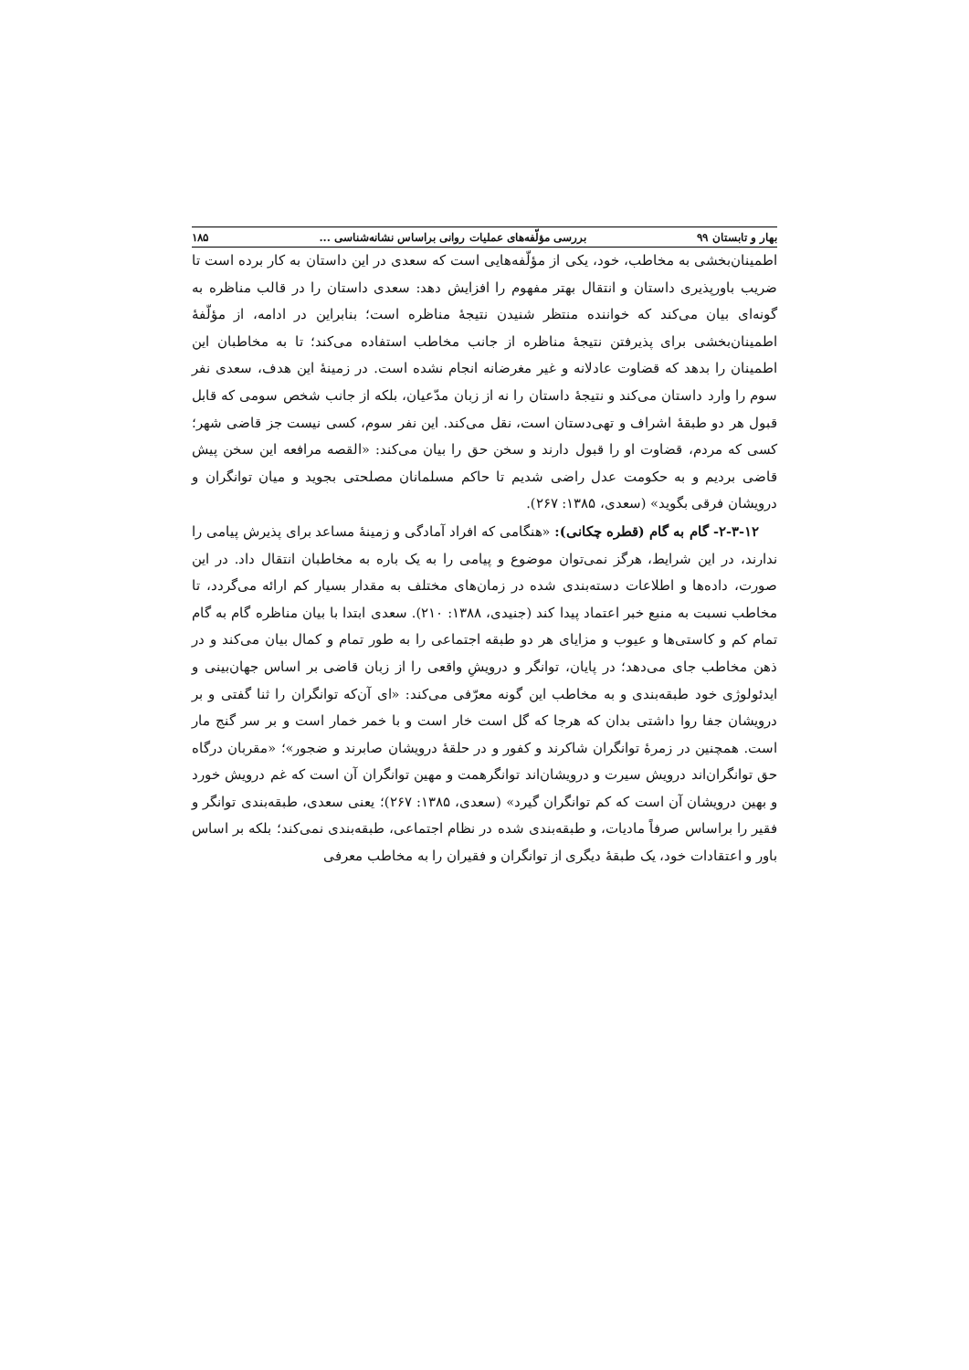بهار و تابستان ۹۹ بررسی مؤلّفه‌های عملیات روانی براساس نشانه‌شناسی ... ۱۸۵
اطمینان‌بخشی به مخاطب، خود، یکی از مؤلّفه‌هایی است که سعدی در این داستان به کار برده است تا ضریب باورپذیری داستان و انتقال بهتر مفهوم را افزایش دهد: سعدی داستان را در قالب مناظره به گونه‌ای بیان می‌کند که خواننده منتظر شنیدن نتیجۀ مناظره است؛ بنابراین در ادامه، از مؤلّفۀ اطمینان‌بخشی برای پذیرفتن نتیجۀ مناظره از جانب مخاطب استفاده می‌کند؛ تا به مخاطبان این اطمینان را بدهد که قضاوت عادلانه و غیر مغرضانه انجام نشده است. در زمینۀ این هدف، سعدی نفر سوم را وارد داستان می‌کند و نتیجۀ داستان را نه از زبان مدّعیان، بلکه از جانب شخص سومی که قابل قبول هر دو طبقۀ اشراف و تهی‌دستان است، نقل می‌کند. این نفر سوم، کسی نیست جز قاضی شهر؛ کسی که مردم، قضاوت او را قبول دارند و سخن حق را بیان می‌کند: «القصه مرافعه این سخن پیش قاضی بردیم و به حکومت عدل راضی شدیم تا حاکم مسلمانان مصلحتی بجوید و میان توانگران و درویشان فرقی بگوید» (سعدی، ۱۳۸۵: ۲۶۷).
۲-۳-۱۲- گام به گام (قطره چکانی): «هنگامی که افراد آمادگی و زمینۀ مساعد برای پذیرش پیامی را ندارند، در این شرایط، هرگز نمی‌توان موضوع و پیامی را به یک باره به مخاطبان انتقال داد. در این صورت، داده‌ها و اطلاعات دسته‌بندی شده در زمان‌های مختلف به مقدار بسیار کم ارائه می‌گردد، تا مخاطب نسبت به منبع خبر اعتماد پیدا کند (جنیدی، ۱۳۸۸: ۲۱۰). سعدی ابتدا با بیان مناظره گام به گام تمام کم و کاستی‌ها و عیوب و مزایای هر دو طبقه اجتماعی را به طور تمام و کمال بیان می‌کند و در ذهن مخاطب جای می‌دهد؛ در پایان، توانگر و درویشِ واقعی را از زبان قاضی بر اساس جهان‌بینی و ایدئولوژی خود طبقه‌بندی و به مخاطب این گونه معرّفی می‌کند: «ای آن‌که توانگران را ثنا گفتی و بر درویشان جفا روا داشتی بدان که هرجا که گل است خار است و با خمر خمار است و بر سر گنج مار است. همچنین در زمرۀ توانگران شاکرند و کفور و در حلقۀ درویشان صابرند و ضجور»؛ «مقربان درگاه حق توانگران‌اند درویش سیرت و درویشان‌اند توانگرهمت و مهین توانگران آن است که غم درویش خورد و بهین درویشان آن است که کم توانگران گیرد» (سعدی، ۱۳۸۵: ۲۶۷)؛ یعنی سعدی، طبقه‌بندی توانگر و فقیر را براساس صرفاً مادیات، و طبقه‌بندی شده در نظام اجتماعی، طبقه‌بندی نمی‌کند؛ بلکه بر اساس باور و اعتقادات خود، یک طبقۀ دیگری از توانگران و فقیران را به مخاطب معرفی